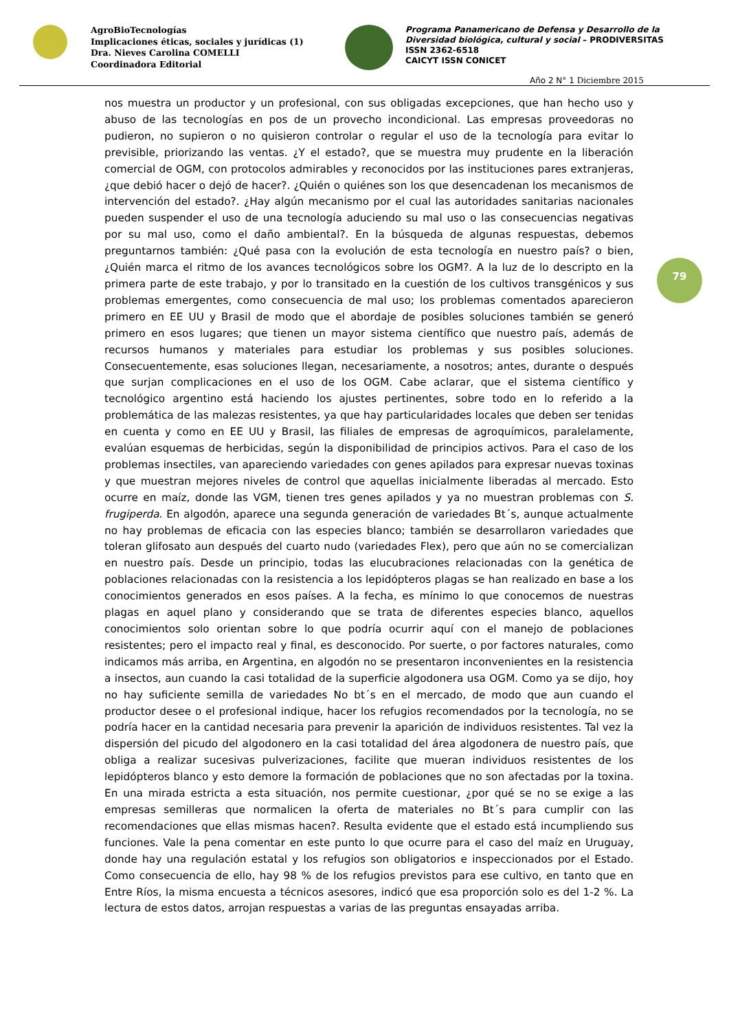AgroBioTecnologías
Implicaciones éticas, sociales y jurídicas (1)
Dra. Nieves Carolina COMELLI
Coordinadora Editorial
Programa Panamericano de Defensa y Desarrollo de la
Diversidad biológica, cultural y social – PRODIVERSITAS
ISSN 2362-6518
CAICYT ISSN CONICET
Año 2 N° 1 Diciembre 2015
79
nos muestra un productor y un profesional, con sus obligadas excepciones, que han hecho uso y abuso de las tecnologías en pos de un provecho incondicional. Las empresas proveedoras no pudieron, no supieron o no quisieron controlar o regular el uso de la tecnología para evitar lo previsible, priorizando las ventas. ¿Y el estado?, que se muestra muy prudente en la liberación comercial de OGM, con protocolos admirables y reconocidos por las instituciones pares extranjeras, ¿que debió hacer o dejó de hacer?. ¿Quién o quiénes son los que desencadenan los mecanismos de intervención del estado?. ¿Hay algún mecanismo por el cual las autoridades sanitarias nacionales pueden suspender el uso de una tecnología aduciendo su mal uso o las consecuencias negativas por su mal uso, como el daño ambiental?. En la búsqueda de algunas respuestas, debemos preguntarnos también: ¿Qué pasa con la evolución de esta tecnología en nuestro país? o bien, ¿Quién marca el ritmo de los avances tecnológicos sobre los OGM?. A la luz de lo descripto en la primera parte de este trabajo, y por lo transitado en la cuestión de los cultivos transgénicos y sus problemas emergentes, como consecuencia de mal uso; los problemas comentados aparecieron primero en EE UU y Brasil de modo que el abordaje de posibles soluciones también se generó primero en esos lugares; que tienen un mayor sistema científico que nuestro país, además de recursos humanos y materiales para estudiar los problemas y sus posibles soluciones. Consecuentemente, esas soluciones llegan, necesariamente, a nosotros; antes, durante o después que surjan complicaciones en el uso de los OGM. Cabe aclarar, que el sistema científico y tecnológico argentino está haciendo los ajustes pertinentes, sobre todo en lo referido a la problemática de las malezas resistentes, ya que hay particularidades locales que deben ser tenidas en cuenta y como en EE UU y Brasil, las filiales de empresas de agroquímicos, paralelamente, evalúan esquemas de herbicidas, según la disponibilidad de principios activos. Para el caso de los problemas insectiles, van apareciendo variedades con genes apilados para expresar nuevas toxinas y que muestran mejores niveles de control que aquellas inicialmente liberadas al mercado. Esto ocurre en maíz, donde las VGM, tienen tres genes apilados y ya no muestran problemas con S. frugiperda. En algodón, aparece una segunda generación de variedades Bt´s, aunque actualmente no hay problemas de eficacia con las especies blanco; también se desarrollaron variedades que toleran glifosato aun después del cuarto nudo (variedades Flex), pero que aún no se comercializan en nuestro país. Desde un principio, todas las elucubraciones relacionadas con la genética de poblaciones relacionadas con la resistencia a los lepidópteros plagas se han realizado en base a los conocimientos generados en esos países. A la fecha, es mínimo lo que conocemos de nuestras plagas en aquel plano y considerando que se trata de diferentes especies blanco, aquellos conocimientos solo orientan sobre lo que podría ocurrir aquí con el manejo de poblaciones resistentes; pero el impacto real y final, es desconocido. Por suerte, o por factores naturales, como indicamos más arriba, en Argentina, en algodón no se presentaron inconvenientes en la resistencia a insectos, aun cuando la casi totalidad de la superficie algodonera usa OGM. Como ya se dijo, hoy no hay suficiente semilla de variedades No bt´s en el mercado, de modo que aun cuando el productor desee o el profesional indique, hacer los refugios recomendados por la tecnología, no se podría hacer en la cantidad necesaria para prevenir la aparición de individuos resistentes. Tal vez la dispersión del picudo del algodonero en la casi totalidad del área algodonera de nuestro país, que obliga a realizar sucesivas pulverizaciones, facilite que mueran individuos resistentes de los lepidópteros blanco y esto demore la formación de poblaciones que no son afectadas por la toxina. En una mirada estricta a esta situación, nos permite cuestionar, ¿por qué se no se exige a las empresas semilleras que normalicen la oferta de materiales no Bt´s para cumplir con las recomendaciones que ellas mismas hacen?. Resulta evidente que el estado está incumpliendo sus funciones. Vale la pena comentar en este punto lo que ocurre para el caso del maíz en Uruguay, donde hay una regulación estatal y los refugios son obligatorios e inspeccionados por el Estado. Como consecuencia de ello, hay 98 % de los refugios previstos para ese cultivo, en tanto que en Entre Ríos, la misma encuesta a técnicos asesores, indicó que esa proporción solo es del 1-2 %. La lectura de estos datos, arrojan respuestas a varias de las preguntas ensayadas arriba.